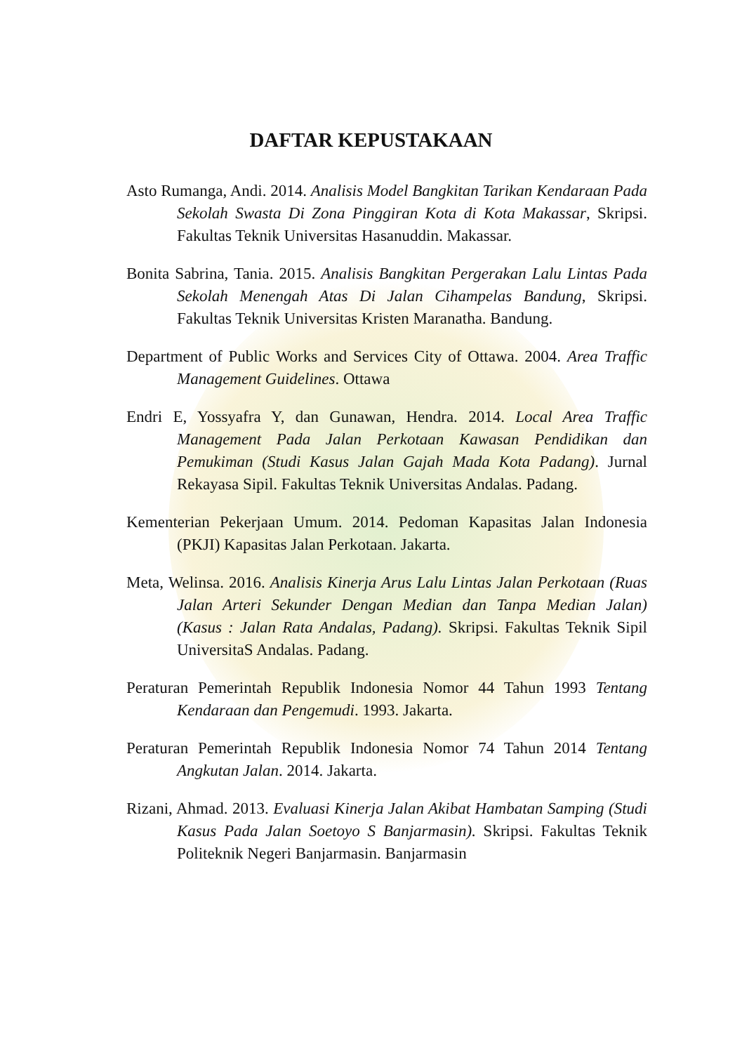DAFTAR KEPUSTAKAAN
Asto Rumanga, Andi. 2014. Analisis Model Bangkitan Tarikan Kendaraan Pada Sekolah Swasta Di Zona Pinggiran Kota di Kota Makassar, Skripsi. Fakultas Teknik Universitas Hasanuddin. Makassar.
Bonita Sabrina, Tania. 2015. Analisis Bangkitan Pergerakan Lalu Lintas Pada Sekolah Menengah Atas Di Jalan Cihampelas Bandung, Skripsi. Fakultas Teknik Universitas Kristen Maranatha. Bandung.
Department of Public Works and Services City of Ottawa. 2004. Area Traffic Management Guidelines. Ottawa
Endri E, Yossyafra Y, dan Gunawan, Hendra. 2014. Local Area Traffic Management Pada Jalan Perkotaan Kawasan Pendidikan dan Pemukiman (Studi Kasus Jalan Gajah Mada Kota Padang). Jurnal Rekayasa Sipil. Fakultas Teknik Universitas Andalas. Padang.
Kementerian Pekerjaan Umum. 2014. Pedoman Kapasitas Jalan Indonesia (PKJI) Kapasitas Jalan Perkotaan. Jakarta.
Meta, Welinsa. 2016. Analisis Kinerja Arus Lalu Lintas Jalan Perkotaan (Ruas Jalan Arteri Sekunder Dengan Median dan Tanpa Median Jalan) (Kasus : Jalan Rata Andalas, Padang). Skripsi. Fakultas Teknik Sipil UniversitaS Andalas. Padang.
Peraturan Pemerintah Republik Indonesia Nomor 44 Tahun 1993 Tentang Kendaraan dan Pengemudi. 1993. Jakarta.
Peraturan Pemerintah Republik Indonesia Nomor 74 Tahun 2014 Tentang Angkutan Jalan. 2014. Jakarta.
Rizani, Ahmad. 2013. Evaluasi Kinerja Jalan Akibat Hambatan Samping (Studi Kasus Pada Jalan Soetoyo S Banjarmasin). Skripsi. Fakultas Teknik Politeknik Negeri Banjarmasin. Banjarmasin